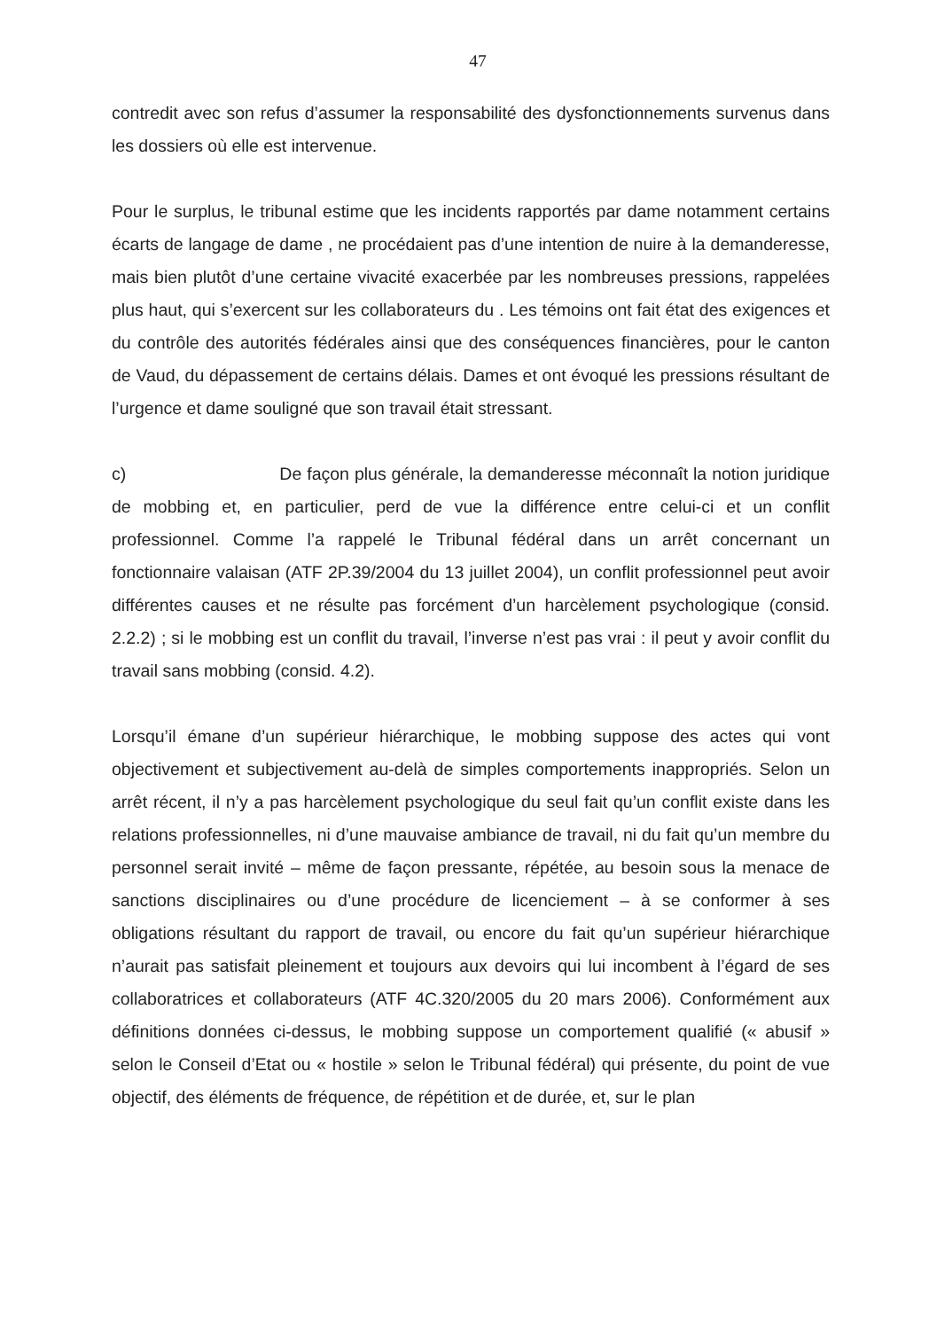47
contredit avec son refus d’assumer la responsabilité des dysfonctionnements survenus dans les dossiers où elle est intervenue.
Pour le surplus, le tribunal estime que les incidents rapportés par dame notamment certains écarts de langage de dame , ne procédaient pas d’une intention de nuire à la demanderesse, mais bien plutôt d’une certaine vivacité exacerbée par les nombreuses pressions, rappelées plus haut, qui s’exercent sur les collaborateurs du . Les témoins ont fait état des exigences et du contrôle des autorités fédérales ainsi que des conséquences financières, pour le canton de Vaud, du dépassement de certains délais. Dames et ont évoqué les pressions résultant de l’urgence et dame souligné que son travail était stressant.
c) De façon plus générale, la demanderesse méconnaît la notion juridique de mobbing et, en particulier, perd de vue la différence entre celui-ci et un conflit professionnel. Comme l’a rappelé le Tribunal fédéral dans un arrêt concernant un fonctionnaire valaisan (ATF 2P.39/2004 du 13 juillet 2004), un conflit professionnel peut avoir différentes causes et ne résulte pas forcément d’un harcèlement psychologique (consid. 2.2.2) ; si le mobbing est un conflit du travail, l’inverse n’est pas vrai : il peut y avoir conflit du travail sans mobbing (consid. 4.2).
Lorsqu’il émane d’un supérieur hiérarchique, le mobbing suppose des actes qui vont objectivement et subjectivement au-delà de simples comportements inappropriés. Selon un arrêt récent, il n’y a pas harcèlement psychologique du seul fait qu’un conflit existe dans les relations professionnelles, ni d’une mauvaise ambiance de travail, ni du fait qu’un membre du personnel serait invité – même de façon pressante, répétée, au besoin sous la menace de sanctions disciplinaires ou d’une procédure de licenciement – à se conformer à ses obligations résultant du rapport de travail, ou encore du fait qu’un supérieur hiérarchique n’aurait pas satisfait pleinement et toujours aux devoirs qui lui incombent à l’égard de ses collaboratrices et collaborateurs (ATF 4C.320/2005 du 20 mars 2006). Conformément aux définitions données ci-dessus, le mobbing suppose un comportement qualifié (« abusif » selon le Conseil d’Etat ou « hostile » selon le Tribunal fédéral) qui présente, du point de vue objectif, des éléments de fréquence, de répétition et de durée, et, sur le plan